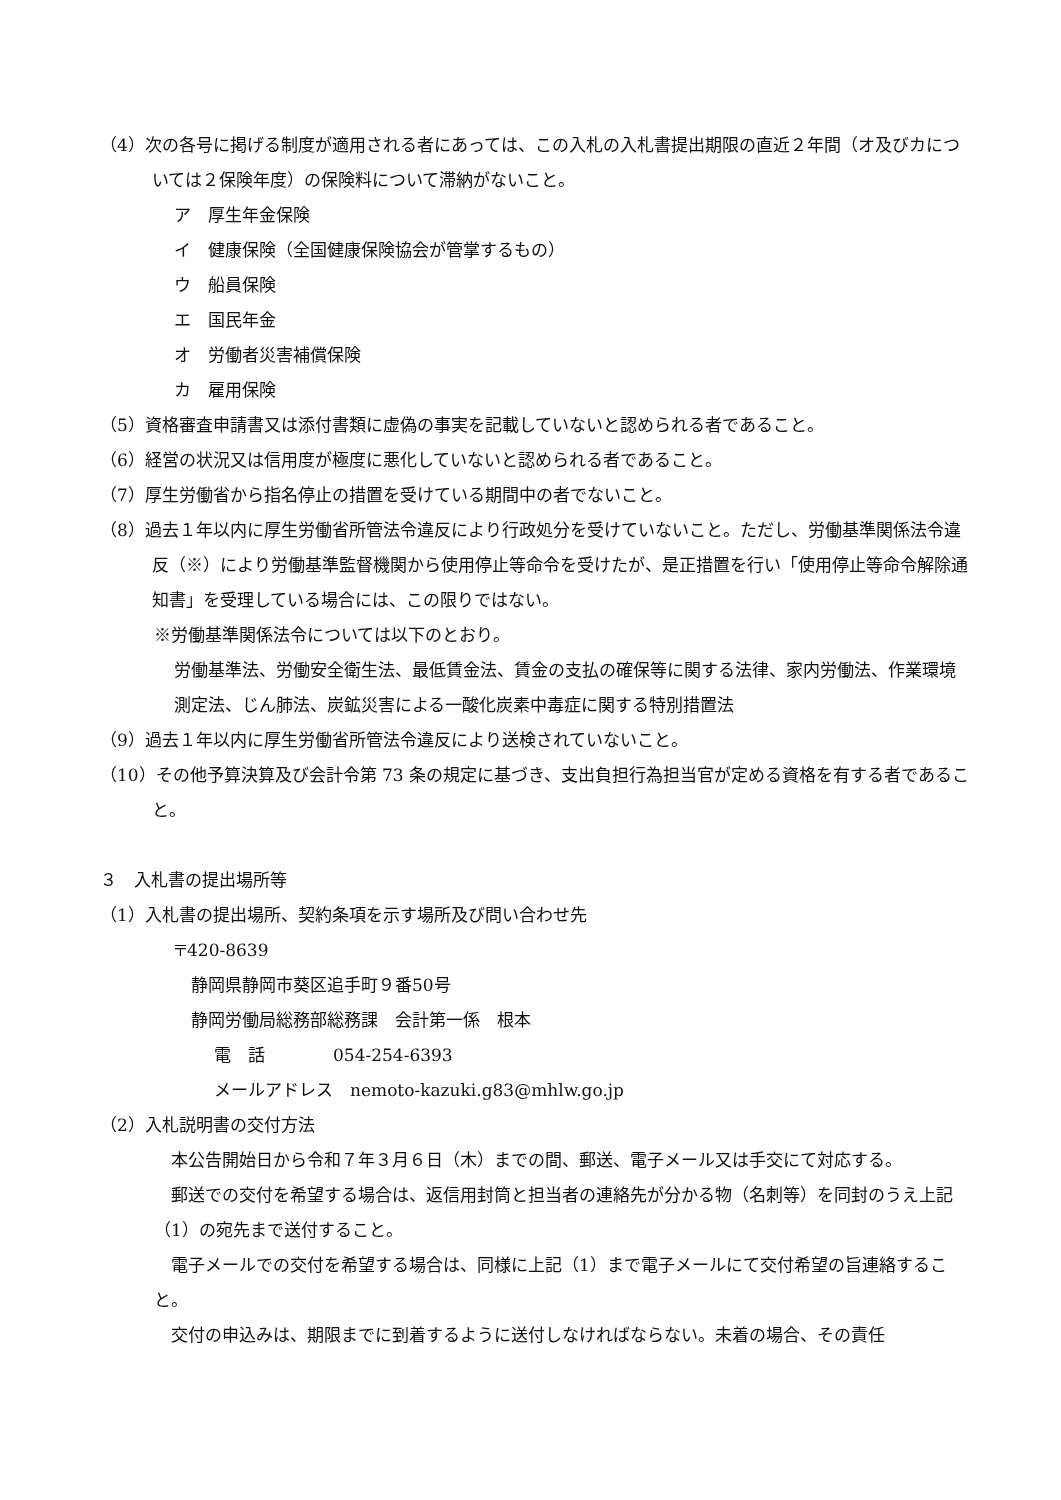（4）次の各号に掲げる制度が適用される者にあっては、この入札の入札書提出期限の直近２年間（オ及びカについては２保険年度）の保険料について滞納がないこと。
ア　厚生年金保険
イ　健康保険（全国健康保険協会が管掌するもの）
ウ　船員保険
エ　国民年金
オ　労働者災害補償保険
カ　雇用保険
（5）資格審査申請書又は添付書類に虚偽の事実を記載していないと認められる者であること。
（6）経営の状況又は信用度が極度に悪化していないと認められる者であること。
（7）厚生労働省から指名停止の措置を受けている期間中の者でないこと。
（8）過去１年以内に厚生労働省所管法令違反により行政処分を受けていないこと。ただし、労働基準関係法令違反（※）により労働基準監督機関から使用停止等命令を受けたが、是正措置を行い「使用停止等命令解除通知書」を受理している場合には、この限りではない。
※労働基準関係法令については以下のとおり。
労働基準法、労働安全衛生法、最低賃金法、賃金の支払の確保等に関する法律、家内労働法、作業環境測定法、じん肺法、炭鉱災害による一酸化炭素中毒症に関する特別措置法
（9）過去１年以内に厚生労働省所管法令違反により送検されていないこと。
（10）その他予算決算及び会計令第 73 条の規定に基づき、支出負担行為担当官が定める資格を有する者であること。
３　入札書の提出場所等
（1）入札書の提出場所、契約条項を示す場所及び問い合わせ先
〒420-8639
　静岡県静岡市葵区追手町９番50号
　静岡労働局総務部総務課　会計第一係　根本
電　話　　　　054-254-6393
メールアドレス　nemoto-kazuki.g83@mhlw.go.jp
（2）入札説明書の交付方法
　本公告開始日から令和７年３月６日（木）までの間、郵送、電子メール又は手交にて対応する。
　郵送での交付を希望する場合は、返信用封筒と担当者の連絡先が分かる物（名刺等）を同封のうえ上記（1）の宛先まで送付すること。
　電子メールでの交付を希望する場合は、同様に上記（1）まで電子メールにて交付希望の旨連絡すること。
　交付の申込みは、期限までに到着するように送付しなければならない。未着の場合、その責任